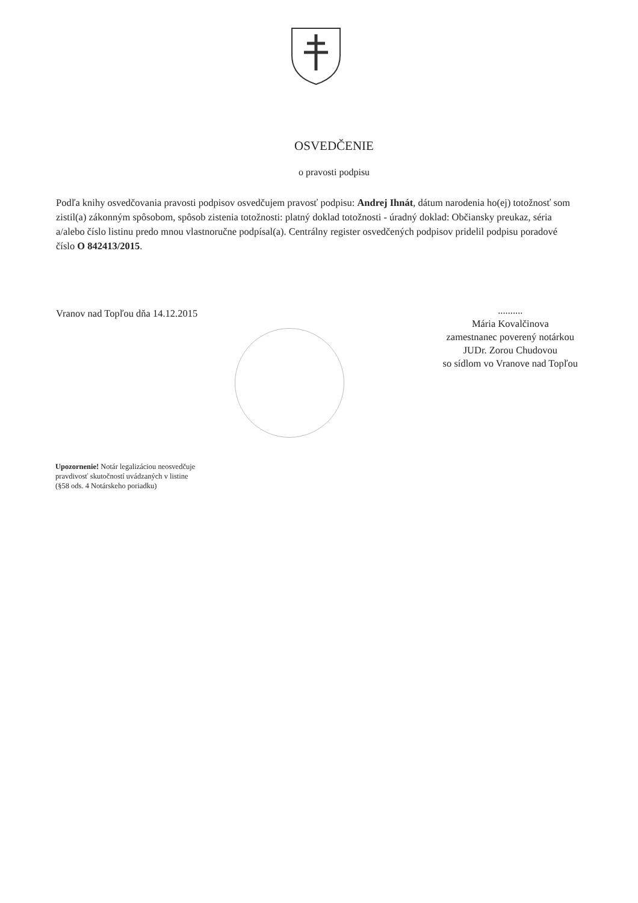OSVEDČENIE
o pravosti podpisu
Podľa knihy osvedčovania pravosti podpisov osvedčujem pravosť podpisu: Andrej Ihnát, dátum narodenia ho(ej) totožnosť som zistil(a) zákonným spôsobom, spôsob zistenia totožnosti: platný doklad totožnosti - úradný doklad: Občiansky preukaz, séria a/alebo číslo listinu predo mnou vlastnoručne podpísal(a). Centrálny register osvedčených podpisov pridelil podpisu poradové číslo O 842413/2015.
Vranov nad Topľou dňa 14.12.2015
..........
Mária Kovalčinova
zamestnanec poverený notárkou
JUDr. Zorou Chudovou
so sídlom vo Vranove nad Topľou
Upozornenie! Notár legalizáciou neosvedčuje pravdivosť skutočností uvádzaných v listine (§58 ods. 4 Notárskeho poriadku)